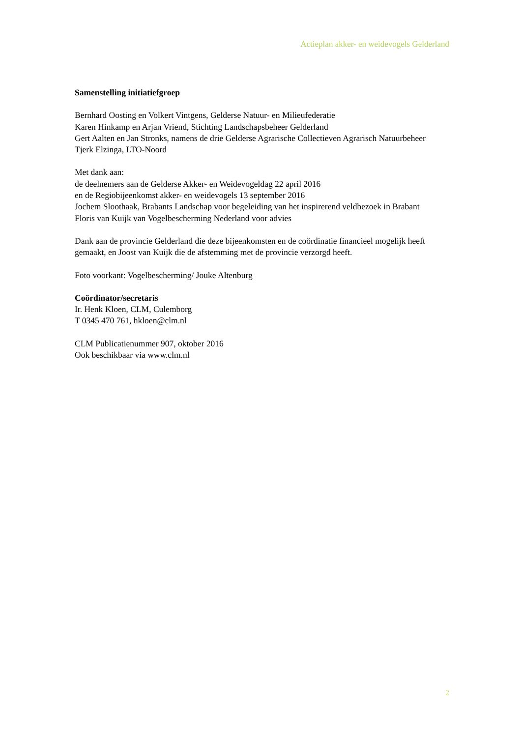Actieplan akker- en weidevogels Gelderland
Samenstelling initiatiefgroep
Bernhard Oosting en Volkert Vintgens, Gelderse Natuur- en Milieufederatie
Karen Hinkamp en Arjan Vriend, Stichting Landschapsbeheer Gelderland
Gert Aalten en Jan Stronks, namens de drie Gelderse Agrarische Collectieven Agrarisch Natuurbeheer
Tjerk Elzinga, LTO-Noord
Met dank aan:
de deelnemers aan de Gelderse Akker- en Weidevogeldag 22 april 2016
en de Regiobijeenkomst akker- en weidevogels 13 september 2016
Jochem Sloothaak, Brabants Landschap voor begeleiding van het inspirerend veldbezoek in Brabant
Floris van Kuijk van Vogelbescherming Nederland voor advies
Dank aan de provincie Gelderland die deze bijeenkomsten en de coördinatie financieel mogelijk heeft gemaakt, en Joost van Kuijk die de afstemming met de provincie verzorgd heeft.
Foto voorkant: Vogelbescherming/ Jouke Altenburg
Coördinator/secretaris
Ir. Henk Kloen, CLM, Culemborg
T 0345 470 761, hkloen@clm.nl
CLM Publicatienummer 907, oktober 2016
Ook beschikbaar via www.clm.nl
2